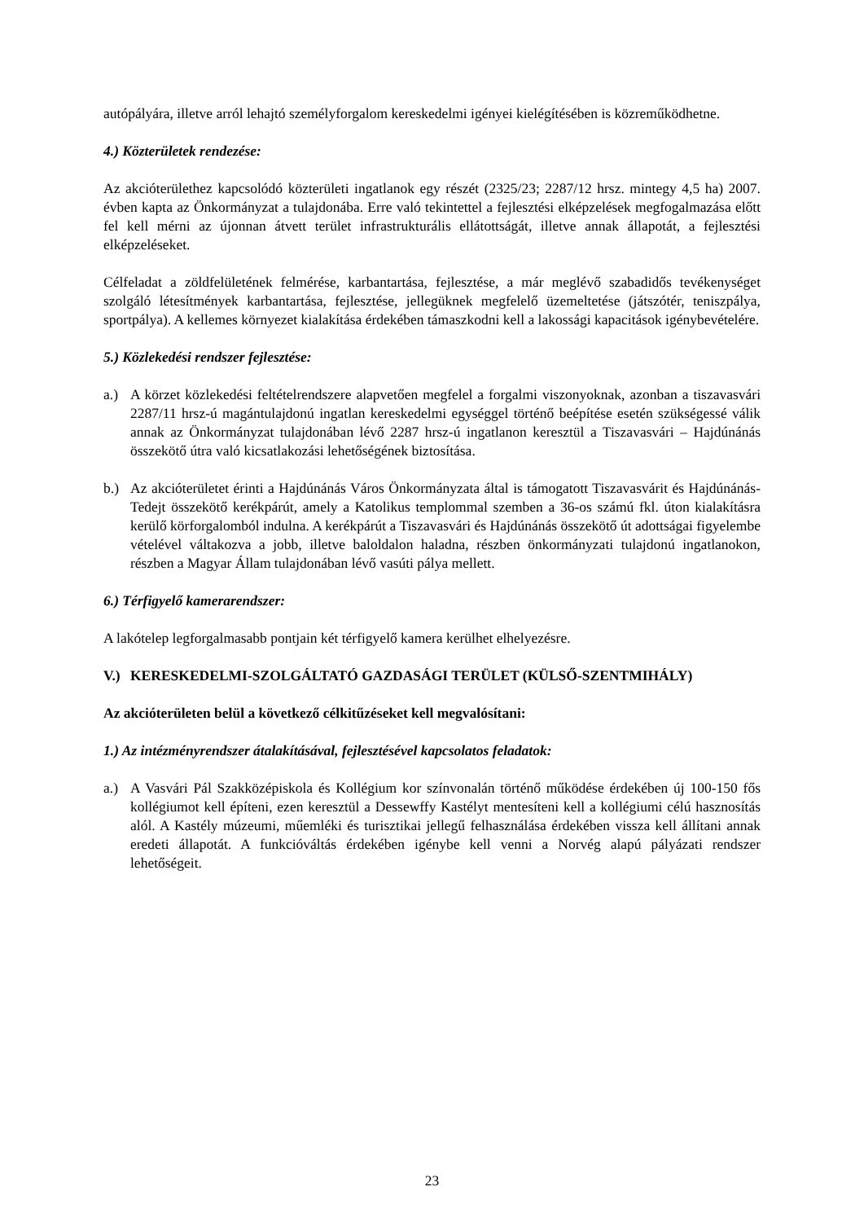autópályára, illetve arról lehajtó személyforgalom kereskedelmi igényei kielégítésében is közreműködhetne.
4.) Közterületek rendezése:
Az akcióterülethez kapcsolódó közterületi ingatlanok egy részét (2325/23; 2287/12 hrsz. mintegy 4,5 ha) 2007. évben kapta az Önkormányzat a tulajdonába. Erre való tekintettel a fejlesztési elképzelések megfogalmazása előtt fel kell mérni az újonnan átvett terület infrastrukturális ellátottságát, illetve annak állapotát, a fejlesztési elképzeléseket.
Célfeladat a zöldfelületének felmérése, karbantartása, fejlesztése, a már meglévő szabadidős tevékenységet szolgáló létesítmények karbantartása, fejlesztése, jellegüknek megfelelő üzemeltetése (játszótér, teniszpálya, sportpálya). A kellemes környezet kialakítása érdekében támaszkodni kell a lakossági kapacitások igénybevételére.
5.) Közlekedési rendszer fejlesztése:
a.) A körzet közlekedési feltételrendszere alapvetően megfelel a forgalmi viszonyoknak, azonban a tiszavasvári 2287/11 hrsz-ú magántulajdonú ingatlan kereskedelmi egységgel történő beépítése esetén szükségessé válik annak az Önkormányzat tulajdonában lévő 2287 hrsz-ú ingatlanon keresztül a Tiszavasvári – Hajdúnánás összekötő útra való kicsatlakozási lehetőségének biztosítása.
b.) Az akcióterületet érinti a Hajdúnánás Város Önkormányzata által is támogatott Tiszavasvárit és Hajdúnánás-Tedejt összekötő kerékpárút, amely a Katolikus templommal szemben a 36-os számú fkl. úton kialakításra kerülő körforgalomból indulna. A kerékpárút a Tiszavasvári és Hajdúnánás összekötő út adottságai figyelembe vételével váltakozva a jobb, illetve baloldalon haladna, részben önkormányzati tulajdonú ingatlanokon, részben a Magyar Állam tulajdonában lévő vasúti pálya mellett.
6.) Térfigyelő kamerarendszer:
A lakótelep legforgalmasabb pontjain két térfigyelő kamera kerülhet elhelyezésre.
V.) KERESKEDELMI-SZOLGÁLTATÓ GAZDASÁGI TERÜLET (KÜLSŐ-SZENTMIHÁLY)
Az akcióterületen belül a következő célkitűzéseket kell megvalósítani:
1.) Az intézményrendszer átalakításával, fejlesztésével kapcsolatos feladatok:
a.) A Vasvári Pál Szakközépiskola és Kollégium kor színvonalán történő működése érdekében új 100-150 fős kollégiumot kell építeni, ezen keresztül a Dessewffy Kastélyt mentesíteni kell a kollégiumi célú hasznosítás alól. A Kastély múzeumi, műemléki és turisztikai jellegű felhasználása érdekében vissza kell állítani annak eredeti állapotát. A funkcióváltás érdekében igénybe kell venni a Norvég alapú pályázati rendszer lehetőségeit.
23